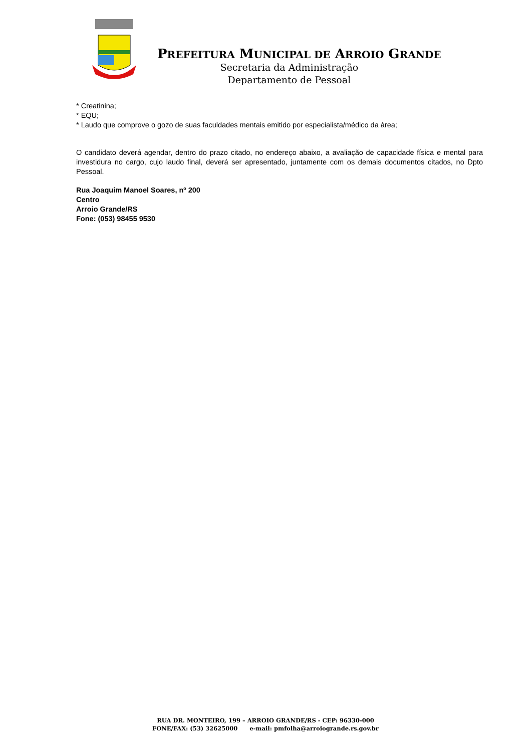PREFEITURA MUNICIPAL DE ARROIO GRANDE
Secretaria da Administração
Departamento de Pessoal
* Creatinina;
* EQU;
* Laudo que comprove o gozo de suas faculdades mentais emitido por especialista/médico da área;
O candidato deverá agendar, dentro do prazo citado, no endereço abaixo, a avaliação de capacidade física e mental para investidura no cargo, cujo laudo final, deverá ser apresentado, juntamente com os demais documentos citados, no Dpto Pessoal.
Rua Joaquim Manoel Soares, nº 200
Centro
Arroio Grande/RS
Fone: (053) 98455 9530
RUA DR. MONTEIRO, 199 – ARROIO GRANDE/RS - CEP: 96330-000
FONE/FAX: (53) 32625000 e-mail: pmfolha@arroiogrande.rs.gov.br